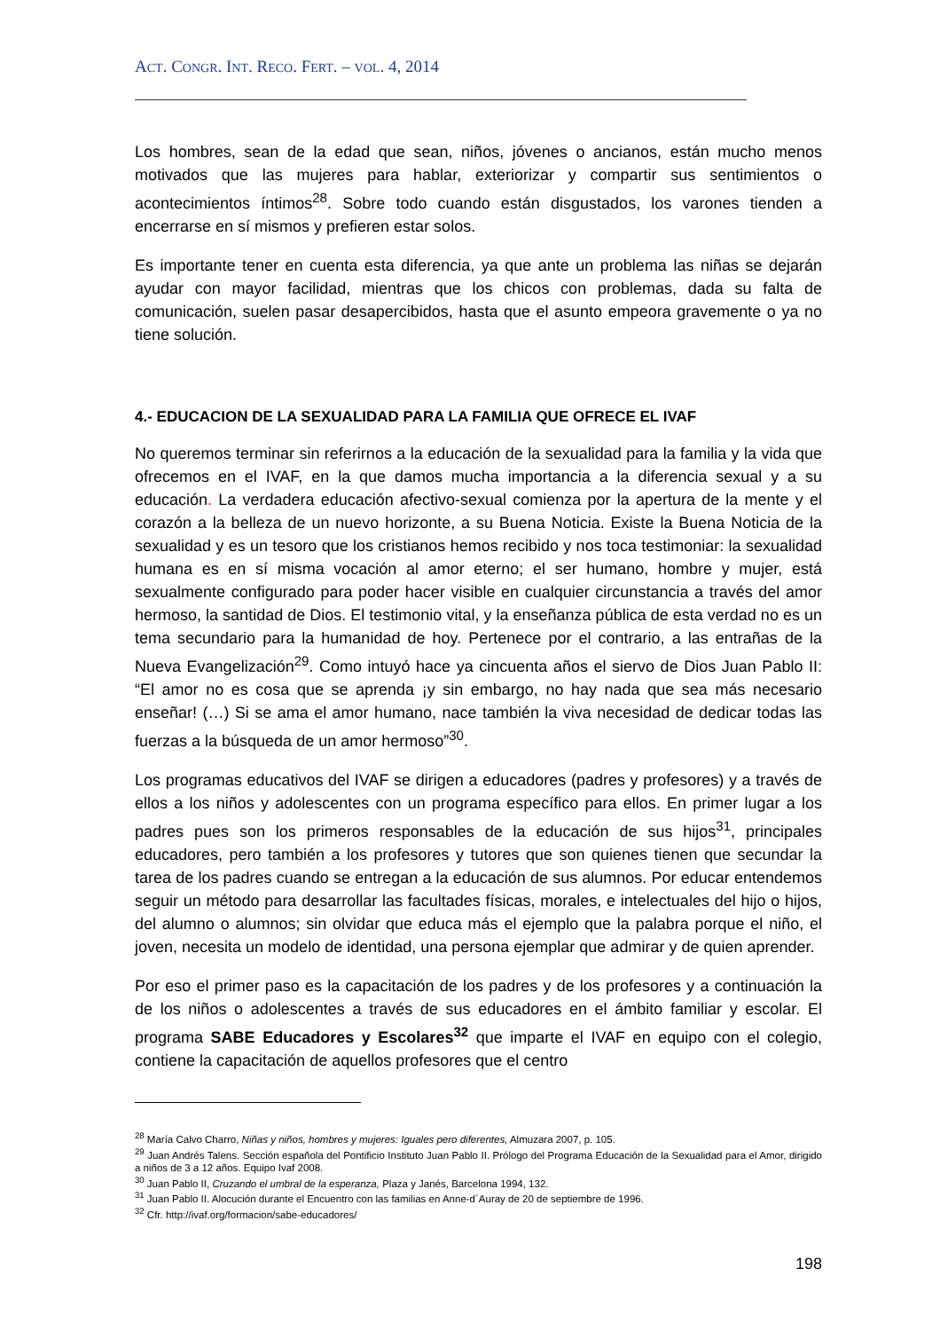ACT. CONGR. INT. RECO. FERT. – VOL. 4, 2014
Los hombres, sean de la edad que sean, niños, jóvenes o ancianos, están mucho menos motivados que las mujeres para hablar, exteriorizar y compartir sus sentimientos o acontecimientos íntimos<sup>28</sup>. Sobre todo cuando están disgustados, los varones tienden a encerrarse en sí mismos y prefieren estar solos.
Es importante tener en cuenta esta diferencia, ya que ante un problema las niñas se dejarán ayudar con mayor facilidad, mientras que los chicos con problemas, dada su falta de comunicación, suelen pasar desapercibidos, hasta que el asunto empeora gravemente o ya no tiene solución.
4.- EDUCACION DE LA SEXUALIDAD PARA LA FAMILIA QUE OFRECE EL IVAF
No queremos terminar sin referirnos a la educación de la sexualidad para la familia y la vida que ofrecemos en el IVAF, en la que damos mucha importancia a la diferencia sexual y a su educación. La verdadera educación afectivo-sexual comienza por la apertura de la mente y el corazón a la belleza de un nuevo horizonte, a su Buena Noticia. Existe la Buena Noticia de la sexualidad y es un tesoro que los cristianos hemos recibido y nos toca testimoniar: la sexualidad humana es en sí misma vocación al amor eterno; el ser humano, hombre y mujer, está sexualmente configurado para poder hacer visible en cualquier circunstancia a través del amor hermoso, la santidad de Dios. El testimonio vital, y la enseñanza pública de esta verdad no es un tema secundario para la humanidad de hoy. Pertenece por el contrario, a las entrañas de la Nueva Evangelización<sup>29</sup>. Como intuyó hace ya cincuenta años el siervo de Dios Juan Pablo II: “El amor no es cosa que se aprenda ¡y sin embargo, no hay nada que sea más necesario enseñar! (…) Si se ama el amor humano, nace también la viva necesidad de dedicar todas las fuerzas a la búsqueda de un amor hermoso”<sup>30</sup>.
Los programas educativos del IVAF se dirigen a educadores (padres y profesores) y a través de ellos a los niños y adolescentes con un programa específico para ellos. En primer lugar a los padres pues son los primeros responsables de la educación de sus hijos<sup>31</sup>, principales educadores, pero también a los profesores y tutores que son quienes tienen que secundar la tarea de los padres cuando se entregan a la educación de sus alumnos. Por educar entendemos seguir un método para desarrollar las facultades físicas, morales, e intelectuales del hijo o hijos, del alumno o alumnos; sin olvidar que educa más el ejemplo que la palabra porque el niño, el joven, necesita un modelo de identidad, una persona ejemplar que admirar y de quien aprender.
Por eso el primer paso es la capacitación de los padres y de los profesores y a continuación la de los niños o adolescentes a través de sus educadores en el ámbito familiar y escolar. El programa SABE Educadores y Escolares<sup>32</sup> que imparte el IVAF en equipo con el colegio, contiene la capacitación de aquellos profesores que el centro
<sup>28</sup> María Calvo Charro, Niñas y niños, hombres y mujeres: Iguales pero diferentes, Almuzara 2007, p. 105.
<sup>29</sup> Juan Andrés Talens. Sección española del Pontificio Instituto Juan Pablo II. Prólogo del Programa Educación de la Sexualidad para el Amor, dirigido a niños de 3 a 12 años. Equipo Ivaf 2008.
<sup>30</sup> Juan Pablo II, Cruzando el umbral de la esperanza, Plaza y Janés, Barcelona 1994, 132.
<sup>31</sup> Juan Pablo II. Alocución durante el Encuentro con las familias en Anne-d´Auray de 20 de septiembre de 1996.
<sup>32</sup> Cfr. http://ivaf.org/formacion/sabe-educadores/
198